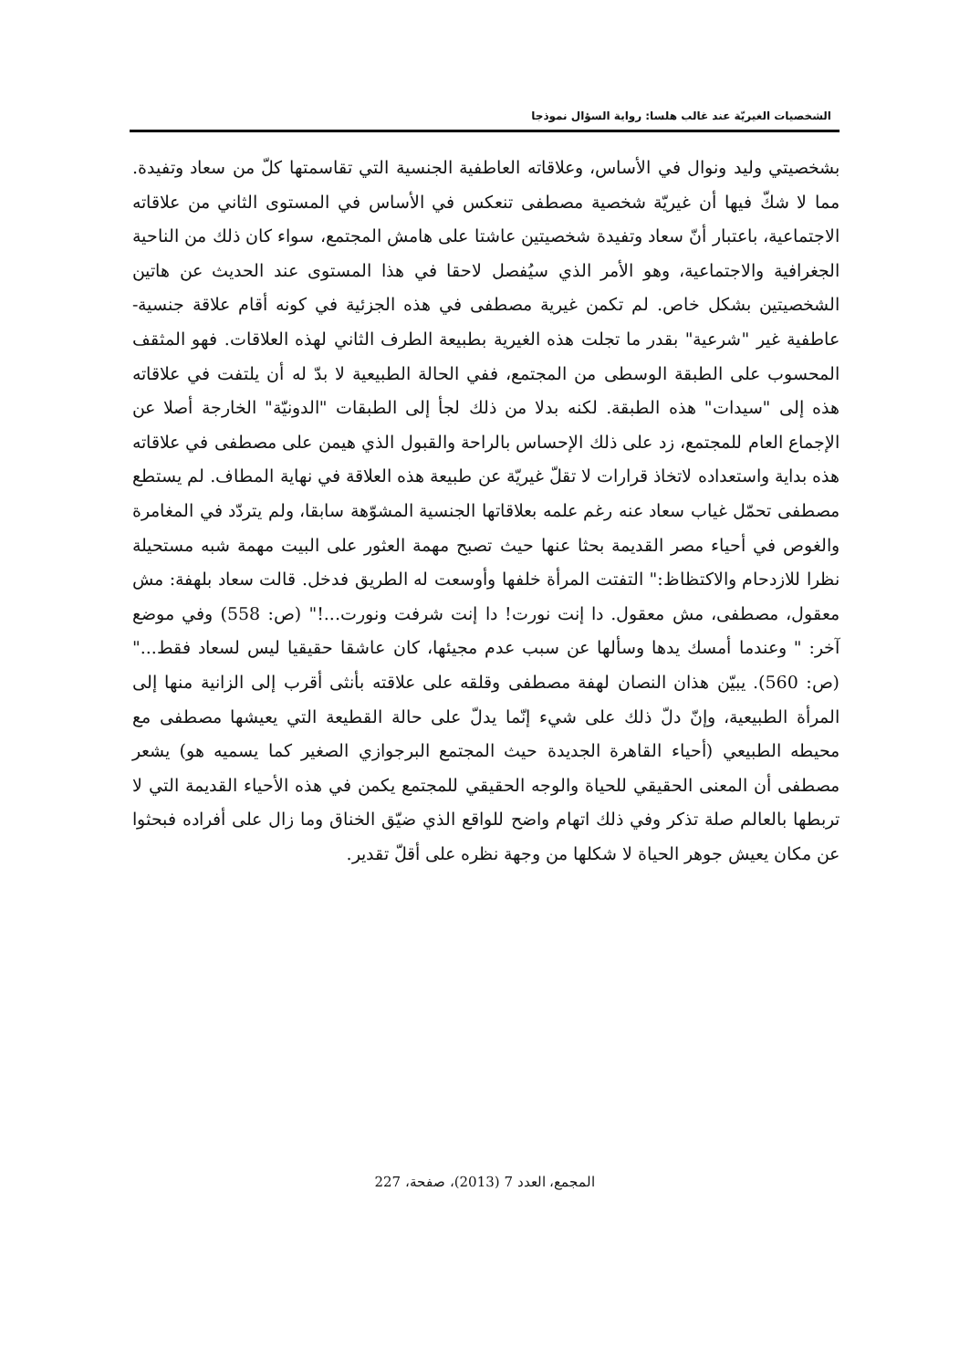الشخصيات الغيريّة عند غالب هلسا: رواية السؤال نموذجا
بشخصيتي وليد ونوال في الأساس، وعلاقاته العاطفية الجنسية التي تقاسمتها كلّ من سعاد وتفيدة. مما لا شكّ فيها أن غيريّة شخصية مصطفى تنعكس في الأساس في المستوى الثاني من علاقاته الاجتماعية، باعتبار أنّ سعاد وتفيدة شخصيتين عاشتا على هامش المجتمع، سواء كان ذلك من الناحية الجغرافية والاجتماعية، وهو الأمر الذي سيُفصل لاحقا في هذا المستوى عند الحديث عن هاتين الشخصيتين بشكل خاص. لم تكمن غيرية مصطفى في هذه الجزئية في كونه أقام علاقة جنسية- عاطفية غير "شرعية" بقدر ما تجلت هذه الغيرية بطبيعة الطرف الثاني لهذه العلاقات. فهو المثقف المحسوب على الطبقة الوسطى من المجتمع، ففي الحالة الطبيعية لا بدّ له أن يلتفت في علاقاته هذه إلى "سيدات" هذه الطبقة. لكنه بدلا من ذلك لجأ إلى الطبقات "الدونيّة" الخارجة أصلا عن الإجماع العام للمجتمع، زد على ذلك الإحساس بالراحة والقبول الذي هيمن على مصطفى في علاقاته هذه بداية واستعداده لاتخاذ قرارات لا تقلّ غيريّة عن طبيعة هذه العلاقة في نهاية المطاف. لم يستطع مصطفى تحمّل غياب سعاد عنه رغم علمه بعلاقاتها الجنسية المشوّهة سابقا، ولم يتردّد في المغامرة والغوص في أحياء مصر القديمة بحثا عنها حيث تصبح مهمة العثور على البيت مهمة شبه مستحيلة نظرا للازدحام والاكتظاظ:" التفتت المرأة خلفها وأوسعت له الطريق فدخل. قالت سعاد بلهفة: مش معقول، مصطفى، مش معقول. دا إنت نورت! دا إنت شرفت ونورت...!" (ص: 558) وفي موضع آخر: " وعندما أمسك يدها وسألها عن سبب عدم مجيئها، كان عاشقا حقيقيا ليس لسعاد فقط..." (ص: 560). يبيّن هذان النصان لهفة مصطفى وقلقه على علاقته بأنثى أقرب إلى الزانية منها إلى المرأة الطبيعية، وإنّ دلّ ذلك على شيء إنّما يدلّ على حالة القطيعة التي يعيشها مصطفى مع محيطه الطبيعي (أحياء القاهرة الجديدة حيث المجتمع البرجوازي الصغير كما يسميه هو) يشعر مصطفى أن المعنى الحقيقي للحياة والوجه الحقيقي للمجتمع يكمن في هذه الأحياء القديمة التي لا تربطها بالعالم صلة تذكر وفي ذلك اتهام واضح للواقع الذي ضيّق الخناق وما زال على أفراده فبحثوا عن مكان يعيش جوهر الحياة لا شكلها من وجهة نظره على أقلّ تقدير.
المجمع، العدد 7 (2013)، صفحة، 227